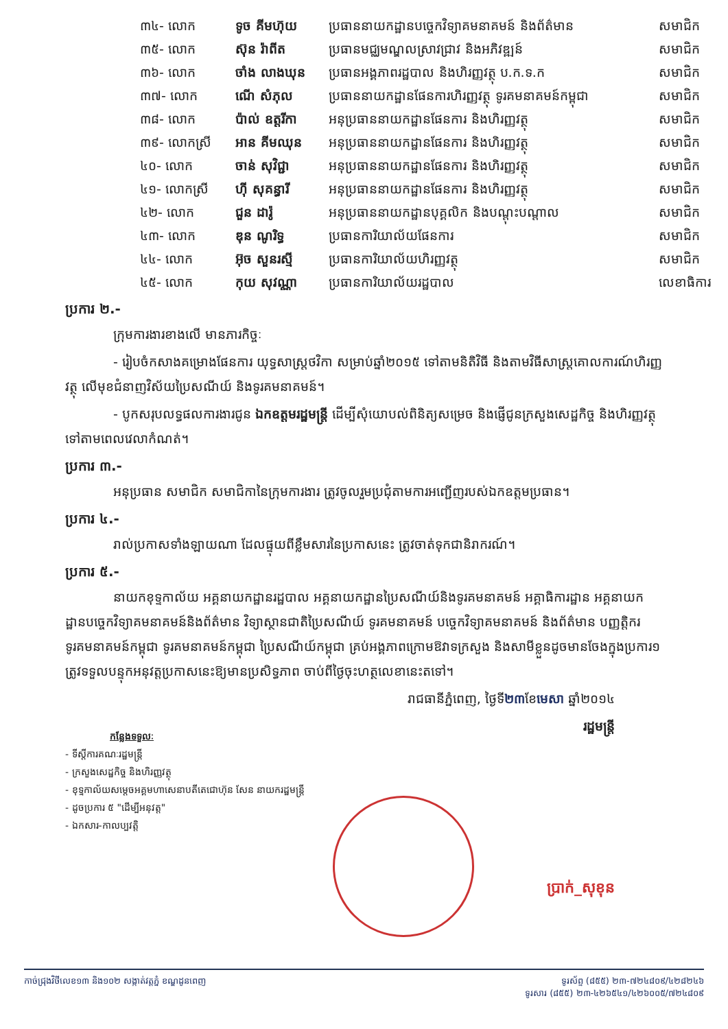| ៣៤- លោក | ទូច គីមហ៊ុយ | ប្រធាននាយកដ្ឋានបច្ចេកវិទ្យាគមនាគមន៍ និងព័ត៌មាន | សមាជិក |
| ៣៥- លោក | ស៊ុន រ៉ាពីត | ប្រធានមជ្ឈមណ្ឌលស្រាវជ្រាវ និងអភិវឌ្ឍន៍ | សមាជិក |
| ៣៦- លោក | ចាំង លាងឃុន | ប្រធានអង្គភាពរដ្ឋបាល និងហិរញ្ញវត្ថុ ប.ក.ទ.ក | សមាជិក |
| ៣៧- លោក | ណើ សំភុល | ប្រធាននាយកដ្ឋានផែនការហិរញ្ញវត្ថុ ទូរគមនាគមន៍កម្ពុជា | សមាជិក |
| ៣៨- លោក | ប៉ាល់ ឧត្តរីកា | អនុប្រធាននាយកដ្ឋានផែនការ និងហិរញ្ញវត្ថុ | សមាជិក |
| ៣៩- លោកស្រី | អាន គីមឈុន | អនុប្រធាននាយកដ្ឋានផែនការ និងហិរញ្ញវត្ថុ | សមាជិក |
| ៤០- លោក | ចាន់ សុវិជ្ជា | អនុប្រធាននាយកដ្ឋានផែនការ និងហិរញ្ញវត្ថុ | សមាជិក |
| ៤១- លោកស្រី | ហ៊ី សុគន្ធារី | អនុប្រធាននាយកដ្ឋានផែនការ និងហិរញ្ញវត្ថុ | សមាជិក |
| ៤២- លោក | ជួន ដារ៉ូ | អនុប្រធាននាយកដ្ឋានបុគ្គលិក និងបណ្តុះបណ្តាល | សមាជិក |
| ៤៣- លោក | ឌុន ណូរិទ្ធ | ប្រធានការិយាល័យផែនការ | សមាជិក |
| ៤៤- លោក | អ៊ុច សួនរស្មី | ប្រធានការិយាល័យហិរញ្ញវត្ថុ | សមាជិក |
| ៤៥- លោក | កុយ សុវណ្ណា | ប្រធានការិយាល័យរដ្ឋបាល | លេខាធិការ |
ប្រការ ២.-
ក្រុមការងារខាងលើ មានភារកិច្ចៈ
- រៀបចំកសាងគម្រោងផែនការ យុទ្ធសាស្ត្រថវិកា សម្រាប់ឆ្នាំ២០១៥ ទៅតាមនិតិវិធី និងតាមវិធីសាស្ត្រគោលការណ៍ហិរញ្ញវត្ថុ លើមុខជំនាញវិស័យប្រៃសណីយ៍ និងទូរគមនាគមន៍។
- បូកសរុបលទ្ធផលការងារជូន ឯកឧត្តមរដ្ឋមន្ត្រី ដើម្បីសុំយោបល់ពិនិត្យសម្រេច និងផ្ញើជូនក្រសួងសេដ្ឋកិច្ច និងហិរញ្ញវត្ថុទៅតាមពេលវេលាកំណត់។
ប្រការ ៣.-
អនុប្រធាន សមាជិក សមាជិកានៃក្រុមការងារ ត្រូវចូលរួមប្រជុំតាមការអញ្ជើញរបស់ឯកឧត្តមប្រធាន។
ប្រការ ៤.-
រាល់ប្រកាសទាំងឡាយណា ដែលផ្ទុយពីខ្លឹមសារនៃប្រកាសនេះ ត្រូវចាត់ទុកជានិរាករណ៍។
ប្រការ ៥.-
នាយកខុទ្ទកាល័យ អគ្គនាយកដ្ឋានរដ្ឋបាល អគ្គនាយកដ្ឋានប្រៃសណីយ៍និងទូរគមនាគមន៍ អគ្គាធិការដ្ឋាន អគ្គនាយកដ្ឋានបច្ចេកវិទ្យាគមនាគមន៍និងព័ត៌មាន វិទ្យាស្ថានជាតិប្រៃសណីយ៍ ទូរគមនាគមន៍ បច្ចេកវិទ្យាគមនាគមន៍ និងព័ត៌មាន បញ្ញត្តិករទូរគមនាគមន៍កម្ពុជា ទូរគមនាគមន៍កម្ពុជា ប្រៃសណីយ៍កម្ពុជា គ្រប់អង្គភាពក្រោមឱវាទក្រសួង និងសាមីខ្លួនដូចមានចែងក្នុងប្រការ១ ត្រូវទទួលបន្ទុកអនុវត្តប្រកាសនេះឱ្យមានប្រសិទ្ធភាព ចាប់ពីថ្ងៃចុះហត្ថលេខានេះតទៅ។
រាជធានីភ្នំពេញ, ថ្ងៃទី២៣ខែមេសា ឆ្នាំ២០១៤
រដ្ឋមន្ត្រី
កន្លែងទទួលៈ
- ទីស្តីការគណៈរដ្ឋមន្ត្រី
- ក្រសួងសេដ្ឋកិច្ច និងហិរញ្ញវត្ថុ
- ខុទ្ទកាល័យសម្តេចអគ្គមហាសេនាបតីតេជោហ៊ុន សែន នាយករដ្ឋមន្ត្រី
- ដូចប្រការ ៥ "ដើម្បីអនុវត្ត"
- ឯកសារ-កាលប្បវត្តិ
ប្រាក់_សុខុន
កាច់ជ្រុងវិថីលេខ១៣ និង១០២ សង្កាត់វត្តភ្នំ ខណ្ឌដូនពេញ ទូរស័ព្ទ (៨៥៥) ២៣-៧២៤៨០៩/៤២៨២៤៦
ទូរសារ (៨៥៥) ២៣-៤២៦៥៤១/៤២៦០០៥/៧២៤៨០៩